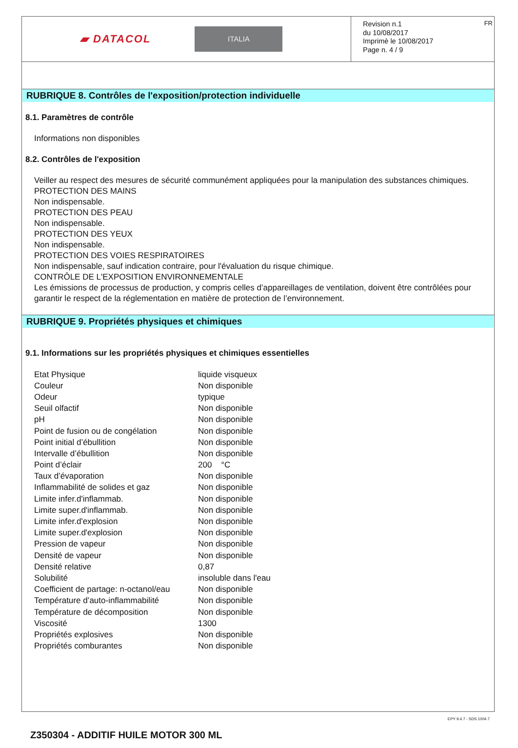▰ DATACOL ITALIA
Revision n.1
du 10/08/2017
Imprimè le 10/08/2017
Page n. 4 / 9
FR
RUBRIQUE 8. Contrôles de l'exposition/protection individuelle
8.1. Paramètres de contrôle
Informations non disponibles
8.2. Contrôles de l'exposition
Veiller au respect des mesures de sécurité communément appliquées pour la manipulation des substances chimiques.
PROTECTION DES MAINS
Non indispensable.
PROTECTION DES PEAU
Non indispensable.
PROTECTION DES YEUX
Non indispensable.
PROTECTION DES VOIES RESPIRATOIRES
Non indispensable, sauf indication contraire, pour l'évaluation du risque chimique.
CONTRÔLE DE L'EXPOSITION ENVIRONNEMENTALE
Les émissions de processus de production, y compris celles d’appareillages de ventilation, doivent être contrôlées pour garantir le respect de la réglementation en matière de protection de l’environnement.
RUBRIQUE 9. Propriétés physiques et chimiques
9.1. Informations sur les propriétés physiques et chimiques essentielles
| Etat Physique | liquide visqueux |
| Couleur | Non disponible |
| Odeur | typique |
| Seuil olfactif | Non disponible |
| pH | Non disponible |
| Point de fusion ou de congélation | Non disponible |
| Point initial d’ébullition | Non disponible |
| Intervalle d’ébullition | Non disponible |
| Point d’éclair | 200 °C |
| Taux d’évaporation | Non disponible |
| Inflammabilité de solides et gaz | Non disponible |
| Limite infer.d'inflammab. | Non disponible |
| Limite super.d'inflammab. | Non disponible |
| Limite infer.d'explosion | Non disponible |
| Limite super.d'explosion | Non disponible |
| Pression de vapeur | Non disponible |
| Densité de vapeur | Non disponible |
| Densité relative | 0,87 |
| Solubilité | insoluble dans l'eau |
| Coefficient de partage: n-octanol/eau | Non disponible |
| Température d’auto-inflammabilité | Non disponible |
| Température de décomposition | Non disponible |
| Viscosité | 1300 |
| Propriétés explosives | Non disponible |
| Propriétés comburantes | Non disponible |
EPY 9.4.7 - SDS 1004.7
Z350304 - ADDITIF HUILE MOTOR 300 ML